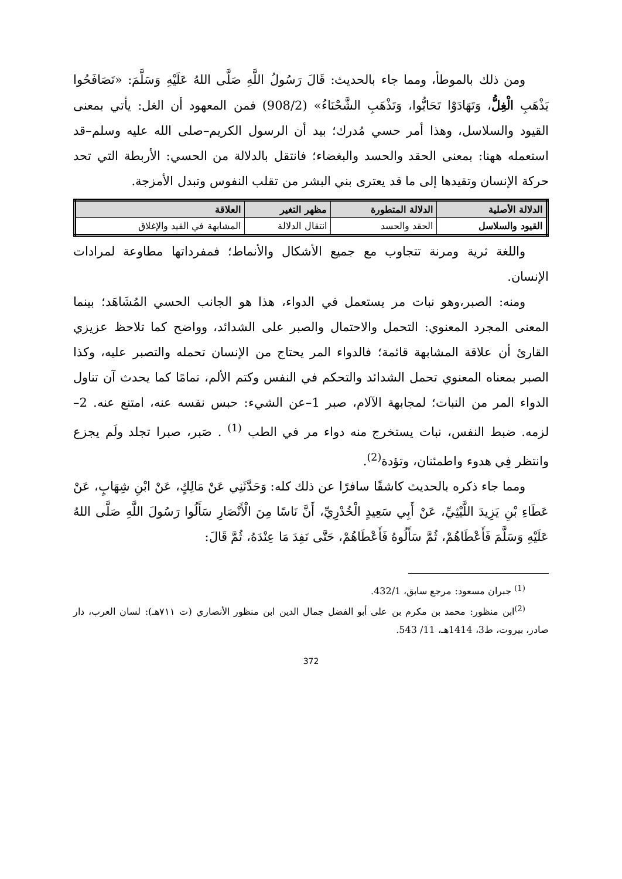ومن ذلك بالموطأ، ومما جاء بالحديث: قَالَ رَسُولُ اللَّهِ صَلَّى اللهُ عَلَيْهِ وَسَلَّمَ: «تَصَافَحُوا يَذْهَبِ الْغِلُّ، وَتَهَادَوْا تَحَابُّوا، وَتَذْهَبِ الشَّحْنَاءُ» (908/2) فمن المعهود أن الغل: يأتي بمعنى القيود والسلاسل، وهذا أمر حسي مُدرك؛ بيد أن الرسول الكريم–صلى الله عليه وسلم–قد استعمله ههنا: بمعنى الحقد والحسد والبغضاء؛ فانتقل بالدلالة من الحسي: الأربطة التي تحد حركة الإنسان وتقيدها إلى ما قد يعترى بني البشر من تقلب النفوس وتبدل الأمزجة.
| الدلالة الأصلية | الدلالة المتطورة | مظهر التغير | العلاقة |
| --- | --- | --- | --- |
| القيود والسلاسل | الحقد والحسد | انتقال الدلالة | المشابهة في القيد والإغلاق |
واللغة ثرية ومرنة تتجاوب مع جميع الأشكال والأنماط؛ فمفرداتها مطاوعة لمرادات الإنسان.
ومنه: الصبر،وهو نبات مر يستعمل في الدواء، هذا هو الجانب الحسي المُشَاهَد؛ بينما المعنى المجرد المعنوي: التحمل والاحتمال والصبر على الشدائد، وواضح كما تلاحظ عزيزي القارئ أن علاقة المشابهة قائمة؛ فالدواء المر يحتاج من الإنسان تحمله والتصبر عليه، وكذا الصبر بمعناه المعنوي تحمل الشدائد والتحكم في النفس وكتم الألم، تمامًا كما يحدث آن تناول الدواء المر من النبات؛ لمجابهة الآلام، صبر 1–عن الشيء: حبس نفسه عنه، امتنع عنه. 2– لزمه. ضبط النفس، نبات يستخرج منه دواء مر في الطب <sup>(1)</sup> . صَبر، صبرا تجلد ولَم يجزع وانتظر فِي هدوء واطمئنان، وتؤدة<sup>(2)</sup>.
ومما جاء ذكره بالحديث كاشفًا سافرًا عن ذلك كله: وَحَدَّثَنِي عَنْ مَالِكٍ، عَنْ ابْنِ شِهَابٍ، عَنْ عَطَاءِ بْنِ يَزِيدَ اللَّيْثِيِّ، عَنْ أَبِي سَعِيدٍ الْخُدْرِيِّ، أَنَّ نَاسًا مِنَ الْأَنْصَارِ سَأَلُوا رَسُولَ اللَّهِ صَلَّى اللهُ عَلَيْهِ وَسَلَّمَ فَأَعْطَاهُمْ، ثُمَّ سَأَلُوهُ فَأَعْطَاهُمْ، حَتَّى نَفِدَ مَا عِنْدَهُ، ثُمَّ قَالَ:
<sup>(1)</sup> جبران مسعود: مرجع سابق، 432/1.
<sup>(2)</sup> ابن منظور: محمد بن مكرم بن على أبو الفضل جمال الدين ابن منظور الأنصاري (ت ٧١١هـ): لسان العرب، دار صادر، بيروت، ط3، 1414هـ، 11/ 543.
372